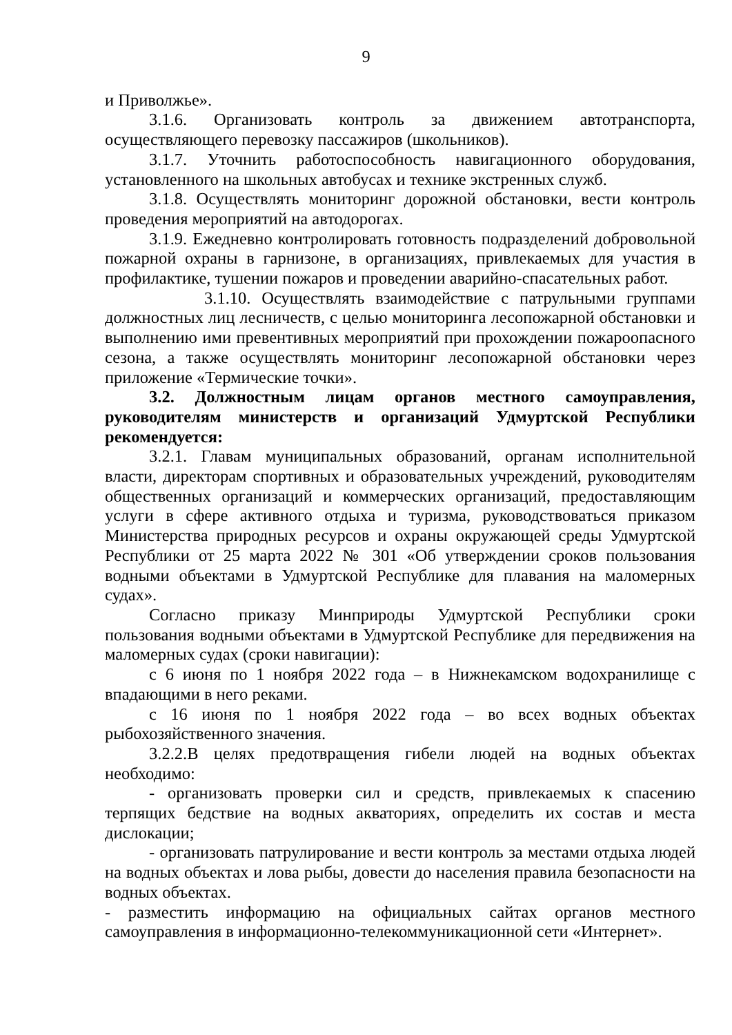9
и Приволжье».
3.1.6. Организовать контроль за движением автотранспорта, осуществляющего перевозку пассажиров (школьников).
3.1.7. Уточнить работоспособность навигационного оборудования, установленного на школьных автобусах и технике экстренных служб.
3.1.8. Осуществлять мониторинг дорожной обстановки, вести контроль проведения мероприятий на автодорогах.
3.1.9. Ежедневно контролировать готовность подразделений добровольной пожарной охраны в гарнизоне, в организациях, привлекаемых для участия в профилактике, тушении пожаров и проведении аварийно-спасательных работ.
3.1.10. Осуществлять взаимодействие с патрульными группами должностных лиц лесничеств, с целью мониторинга лесопожарной обстановки и выполнению ими превентивных мероприятий при прохождении пожароопасного сезона, а также осуществлять мониторинг лесопожарной обстановки через приложение «Термические точки».
3.2. Должностным лицам органов местного самоуправления, руководителям министерств и организаций Удмуртской Республики рекомендуется:
3.2.1. Главам муниципальных образований, органам исполнительной власти, директорам спортивных и образовательных учреждений, руководителям общественных организаций и коммерческих организаций, предоставляющим услуги в сфере активного отдыха и туризма, руководствоваться приказом Министерства природных ресурсов и охраны окружающей среды Удмуртской Республики от 25 марта 2022 № 301 «Об утверждении сроков пользования водными объектами в Удмуртской Республике для плавания на маломерных судах».
Согласно приказу Минприроды Удмуртской Республики сроки пользования водными объектами в Удмуртской Республике для передвижения на маломерных судах (сроки навигации):
с 6 июня по 1 ноября 2022 года – в Нижнекамском водохранилище с впадающими в него реками.
с 16 июня по 1 ноября 2022 года – во всех водных объектах рыбохозяйственного значения.
3.2.2.В целях предотвращения гибели людей на водных объектах необходимо:
- организовать проверки сил и средств, привлекаемых к спасению терпящих бедствие на водных акваториях, определить их состав и места дислокации;
- организовать патрулирование и вести контроль за местами отдыха людей на водных объектах и лова рыбы, довести до населения правила безопасности на водных объектах.
- разместить информацию на официальных сайтах органов местного самоуправления в информационно-телекоммуникационной сети «Интернет».